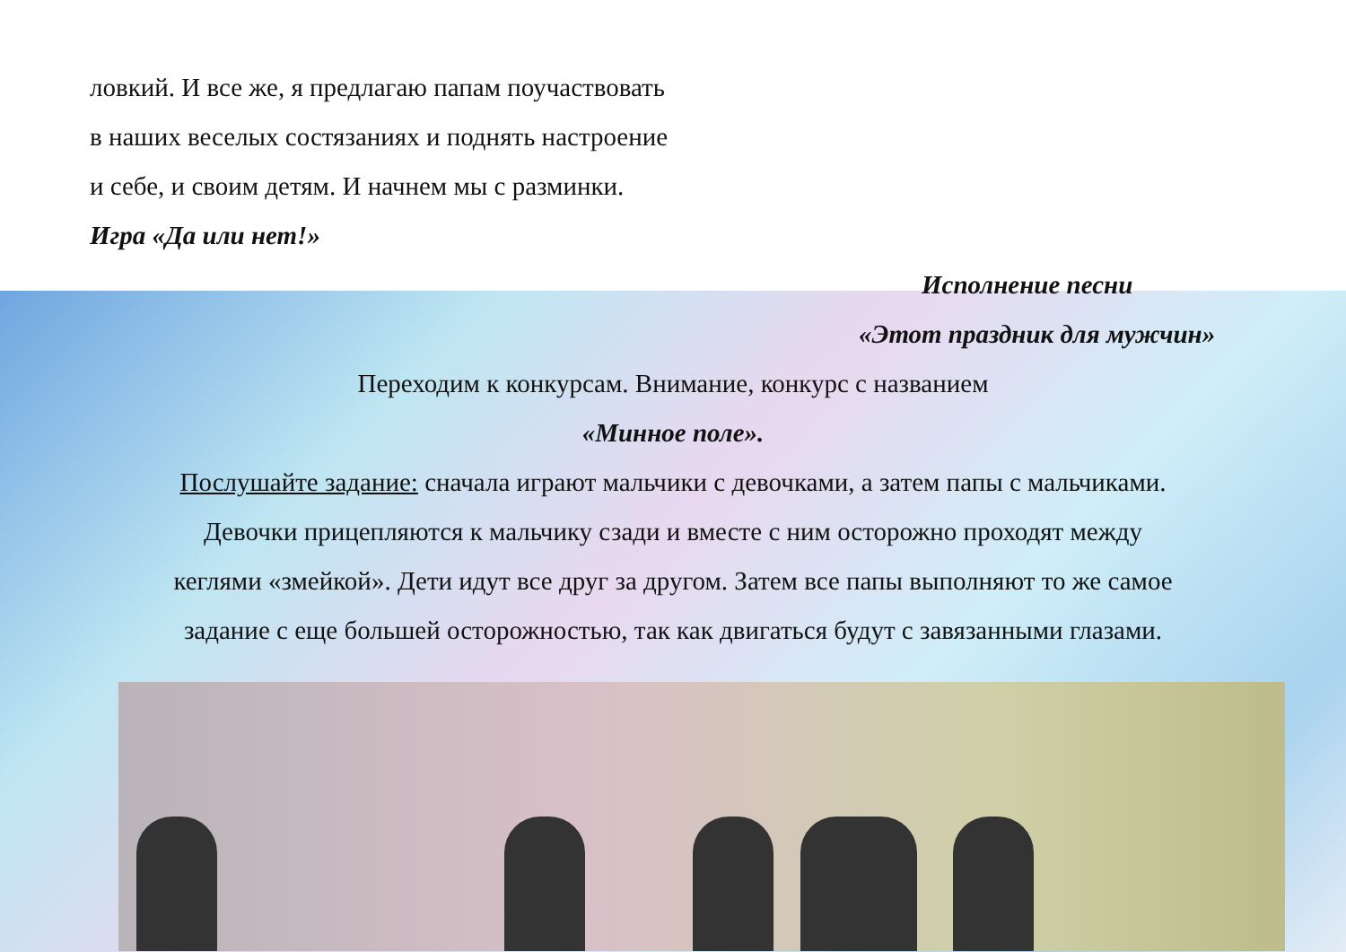ловкий. И все же, я предлагаю папам поучаствовать
в наших веселых состязаниях и поднять настроение
и себе, и своим детям. И начнем мы с разминки.
Игра «Да или нет!»
Исполнение песни
«Этот праздник для мужчин»
Переходим к конкурсам. Внимание, конкурс с названием
«Минное поле».
Послушайте задание: сначала играют мальчики с девочками, а затем папы с мальчиками.
Девочки прицепляются к мальчику сзади и вместе с ним осторожно проходят между
кеглями «змейкой». Дети идут все друг за другом. Затем все папы выполняют то же самое
задание с еще большей осторожностью, так как двигаться будут с завязанными глазами.